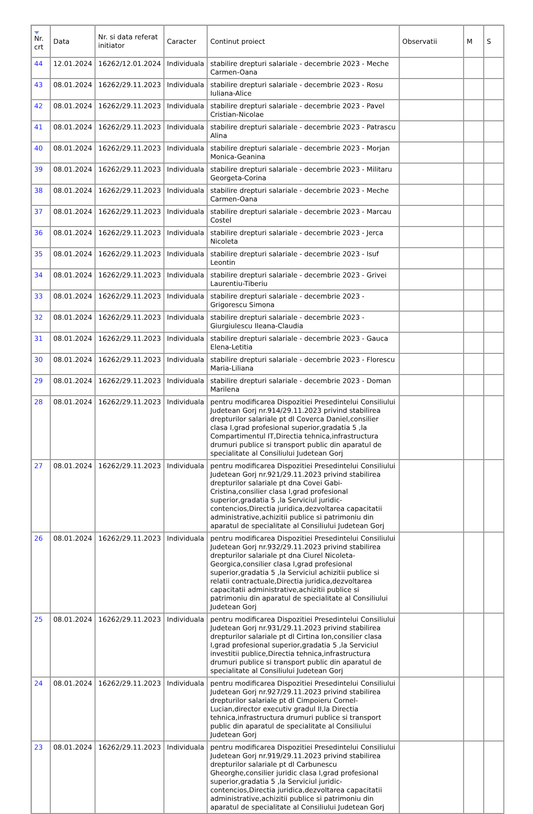| Nr. crt | Data | Nr. si data referat initiator | Caracter | Continut proiect | Observatii | M | S |
| --- | --- | --- | --- | --- | --- | --- | --- |
| 44 | 12.01.2024 | 16262/12.01.2024 | Individuala | stabilire drepturi salariale - decembrie 2023 - Meche Carmen-Oana | | | |
| 43 | 08.01.2024 | 16262/29.11.2023 | Individuala | stabilire drepturi salariale - decembrie 2023 - Rosu Iuliana-Alice | | | |
| 42 | 08.01.2024 | 16262/29.11.2023 | Individuala | stabilire drepturi salariale - decembrie 2023 - Pavel Cristian-Nicolae | | | |
| 41 | 08.01.2024 | 16262/29.11.2023 | Individuala | stabilire drepturi salariale - decembrie 2023 - Patrascu Alina | | | |
| 40 | 08.01.2024 | 16262/29.11.2023 | Individuala | stabilire drepturi salariale - decembrie 2023 - Morjan Monica-Geanina | | | |
| 39 | 08.01.2024 | 16262/29.11.2023 | Individuala | stabilire drepturi salariale - decembrie 2023 - Militaru Georgeta-Corina | | | |
| 38 | 08.01.2024 | 16262/29.11.2023 | Individuala | stabilire drepturi salariale - decembrie 2023 - Meche Carmen-Oana | | | |
| 37 | 08.01.2024 | 16262/29.11.2023 | Individuala | stabilire drepturi salariale - decembrie 2023 - Marcau Costel | | | |
| 36 | 08.01.2024 | 16262/29.11.2023 | Individuala | stabilire drepturi salariale - decembrie 2023 - Jerca Nicoleta | | | |
| 35 | 08.01.2024 | 16262/29.11.2023 | Individuala | stabilire drepturi salariale - decembrie 2023 - Isuf Leontin | | | |
| 34 | 08.01.2024 | 16262/29.11.2023 | Individuala | stabilire drepturi salariale - decembrie 2023 - Grivei Laurentiu-Tiberiu | | | |
| 33 | 08.01.2024 | 16262/29.11.2023 | Individuala | stabilire drepturi salariale - decembrie 2023 - Grigorescu Simona | | | |
| 32 | 08.01.2024 | 16262/29.11.2023 | Individuala | stabilire drepturi salariale - decembrie 2023 - Giurgiulescu Ileana-Claudia | | | |
| 31 | 08.01.2024 | 16262/29.11.2023 | Individuala | stabilire drepturi salariale - decembrie 2023 - Gauca Elena-Letitia | | | |
| 30 | 08.01.2024 | 16262/29.11.2023 | Individuala | stabilire drepturi salariale - decembrie 2023 - Florescu Maria-Liliana | | | |
| 29 | 08.01.2024 | 16262/29.11.2023 | Individuala | stabilire drepturi salariale - decembrie 2023 - Doman Marilena | | | |
| 28 | 08.01.2024 | 16262/29.11.2023 | Individuala | pentru modificarea Dispozitiei Presedintelui Consiliului Judetean Gorj nr.914/29.11.2023 privind stabilirea drepturilor salariale pt dl Coverca Daniel,consilier clasa I,grad profesional superior,gradatia 5 ,la Compartimentul IT,Directia tehnica,infrastructura drumuri publice si transport public din aparatul de specialitate al Consiliului Judetean Gorj | | | |
| 27 | 08.01.2024 | 16262/29.11.2023 | Individuala | pentru modificarea Dispozitiei Presedintelui Consiliului Judetean Gorj nr.921/29.11.2023 privind stabilirea drepturilor salariale pt dna Covei Gabi-Cristina,consilier clasa I,grad profesional superior,gradatia 5 ,la Serviciul juridic-contencios,Directia juridica,dezvoltarea capacitatii administrative,achizitii publice si patrimoniu din aparatul de specialitate al Consiliului Judetean Gorj | | | |
| 26 | 08.01.2024 | 16262/29.11.2023 | Individuala | pentru modificarea Dispozitiei Presedintelui Consiliului Judetean Gorj nr.932/29.11.2023 privind stabilirea drepturilor salariale pt dna Ciurel Nicoleta-Georgica,consilier clasa I,grad profesional superior,gradatia 5 ,la Serviciul achizitii publice si relatii contractuale,Directia juridica,dezvoltarea capacitatii administrative,achizitii publice si patrimoniu din aparatul de specialitate al Consiliului Judetean Gorj | | | |
| 25 | 08.01.2024 | 16262/29.11.2023 | Individuala | pentru modificarea Dispozitiei Presedintelui Consiliului Judetean Gorj nr.931/29.11.2023 privind stabilirea drepturilor salariale pt dl Cirtina Ion,consilier clasa I,grad profesional superior,gradatia 5 ,la Serviciul investitii publice,Directia tehnica,infrastructura drumuri publice si transport public din aparatul de specialitate al Consiliului Judetean Gorj | | | |
| 24 | 08.01.2024 | 16262/29.11.2023 | Individuala | pentru modificarea Dispozitiei Presedintelui Consiliului Judetean Gorj nr.927/29.11.2023 privind stabilirea drepturilor salariale pt dl Cimpoieru Cornel-Lucian,director executiv gradul II,la Directia tehnica,infrastructura drumuri publice si transport public din aparatul de specialitate al Consiliului Judetean Gorj | | | |
| 23 | 08.01.2024 | 16262/29.11.2023 | Individuala | pentru modificarea Dispozitiei Presedintelui Consiliului Judetean Gorj nr.919/29.11.2023 privind stabilirea drepturilor salariale pt dl Carbunescu Gheorghe,consilier juridic clasa I,grad profesional superior,gradatia 5 ,la Serviciul juridic-contencios,Directia juridica,dezvoltarea capacitatii administrative,achizitii publice si patrimoniu din aparatul de specialitate al Consiliului Judetean Gorj | | | |